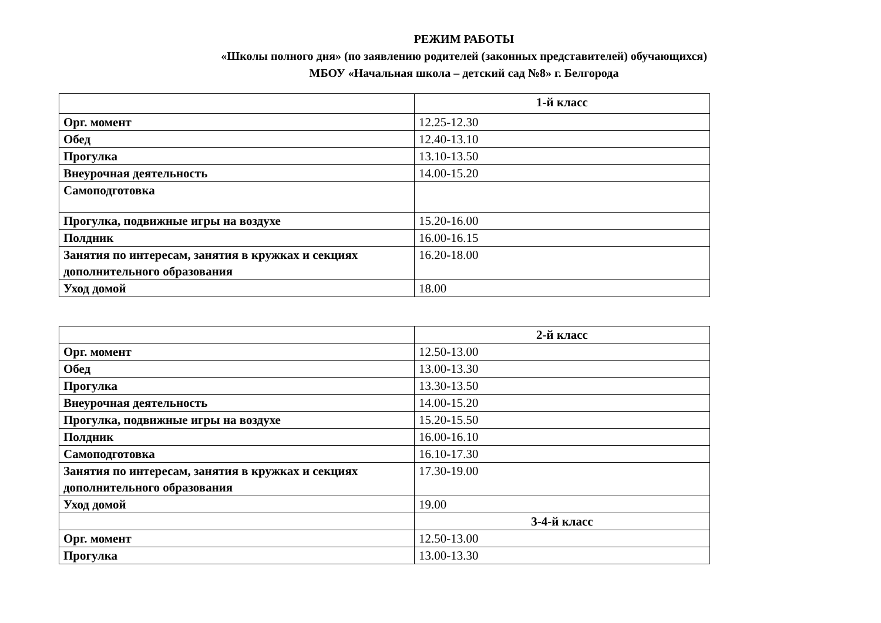РЕЖИМ РАБОТЫ
«Школы полного дня» (по заявлению родителей (законных представителей) обучающихся)
МБОУ «Начальная школа – детский сад №8» г. Белгорода
| | 1-й класс |
| --- | --- |
| Орг. момент | 12.25-12.30 |
| Обед | 12.40-13.10 |
| Прогулка | 13.10-13.50 |
| Внеурочная деятельность | 14.00-15.20 |
| Самоподготовка | |
| Прогулка, подвижные игры на воздухе | 15.20-16.00 |
| Полдник | 16.00-16.15 |
| Занятия по интересам, занятия в кружках и секциях дополнительного образования | 16.20-18.00 |
| Уход домой | 18.00 |
| | 2-й класс |
| --- | --- |
| Орг. момент | 12.50-13.00 |
| Обед | 13.00-13.30 |
| Прогулка | 13.30-13.50 |
| Внеурочная деятельность | 14.00-15.20 |
| Прогулка, подвижные игры на воздухе | 15.20-15.50 |
| Полдник | 16.00-16.10 |
| Самоподготовка | 16.10-17.30 |
| Занятия по интересам, занятия в кружках и секциях дополнительного образования | 17.30-19.00 |
| Уход домой | 19.00 |
| | 3-4-й класс |
| Орг. момент | 12.50-13.00 |
| Прогулка | 13.00-13.30 |